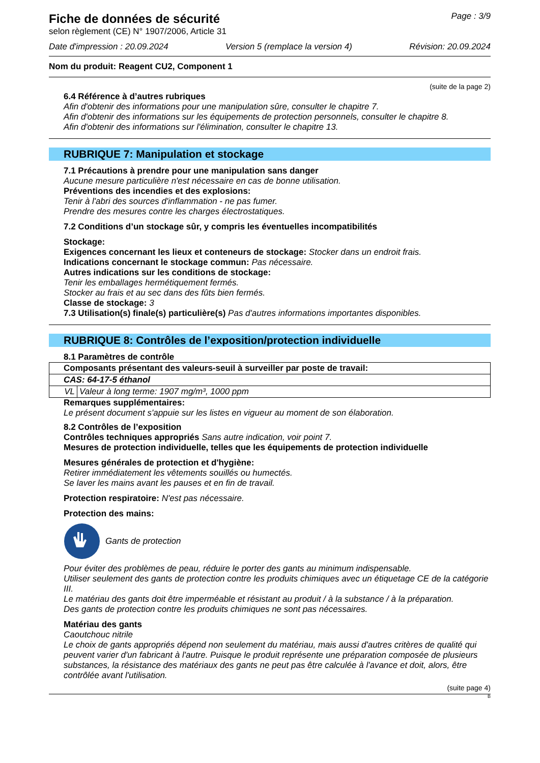Fiche de données de sécurité
selon règlement (CE) N° 1907/2006, Article 31
Page : 3/9
Date d'impression : 20.09.2024 Version 5 (remplace la version 4) Révision: 20.09.2024
Nom du produit: Reagent CU2, Component 1
(suite de la page 2)
6.4 Référence à d’autres rubriques
Afin d'obtenir des informations pour une manipulation sûre, consulter le chapitre 7.
Afin d'obtenir des informations sur les équipements de protection personnels, consulter le chapitre 8.
Afin d'obtenir des informations sur l'élimination, consulter le chapitre 13.
RUBRIQUE 7: Manipulation et stockage
7.1 Précautions à prendre pour une manipulation sans danger
Aucune mesure particulière n'est nécessaire en cas de bonne utilisation.
Préventions des incendies et des explosions:
Tenir à l'abri des sources d'inflammation - ne pas fumer.
Prendre des mesures contre les charges électrostatiques.
7.2 Conditions d’un stockage sûr, y compris les éventuelles incompatibilités
Stockage:
Exigences concernant les lieux et conteneurs de stockage: Stocker dans un endroit frais.
Indications concernant le stockage commun: Pas nécessaire.
Autres indications sur les conditions de stockage:
Tenir les emballages hermétiquement fermés.
Stocker au frais et au sec dans des fûts bien fermés.
Classe de stockage: 3
7.3 Utilisation(s) finale(s) particulière(s) Pas d'autres informations importantes disponibles.
RUBRIQUE 8: Contrôles de l’exposition/protection individuelle
8.1 Paramètres de contrôle
| Composants présentant des valeurs-seuil à surveiller par poste de travail: | |
| CAS: 64-17-5 éthanol | |
| VL | Valeur à long terme: 1907 mg/m³, 1000 ppm |
Remarques supplémentaires:
Le présent document s'appuie sur les listes en vigueur au moment de son élaboration.
8.2 Contrôles de l’exposition
Contrôles techniques appropriés Sans autre indication, voir point 7.
Mesures de protection individuelle, telles que les équipements de protection individuelle
Mesures générales de protection et d'hygiène:
Retirer immédiatement les vêtements souillés ou humectés.
Se laver les mains avant les pauses et en fin de travail.
Protection respiratoire: N'est pas nécessaire.
Protection des mains:
Gants de protection
Pour éviter des problèmes de peau, réduire le porter des gants au minimum indispensable.
Utiliser seulement des gants de protection contre les produits chimiques avec un étiquetage CE de la catégorie III.
Le matériau des gants doit être imperméable et résistant au produit / à la substance / à la préparation.
Des gants de protection contre les produits chimiques ne sont pas nécessaires.
Matériau des gants
Caoutchouc nitrile
Le choix de gants appropriés dépend non seulement du matériau, mais aussi d'autres critères de qualité qui peuvent varier d'un fabricant à l'autre. Puisque le produit représente une préparation composée de plusieurs substances, la résistance des matériaux des gants ne peut pas être calculée à l'avance et doit, alors, être contrôlée avant l'utilisation.
(suite page 4)
B